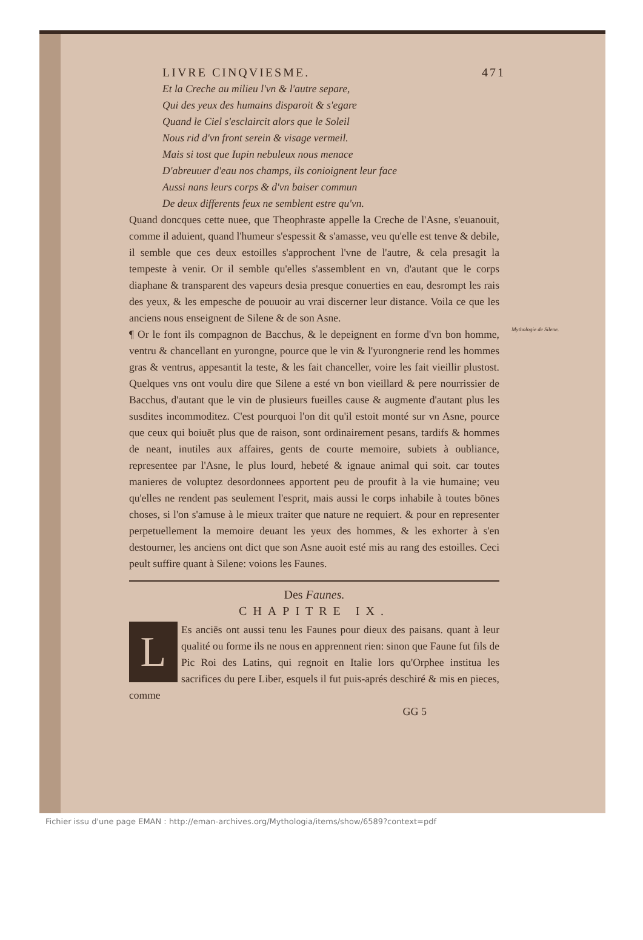LIVRE CINQVIESME. 471
Et la Creche au milieu l'vn & l'autre separe,
Qui des yeux des humains disparoit & s'egare
Quand le Ciel s'esclaircit alors que le Soleil
Nous rid d'vn front serein & visage vermeil.
Mais si tost que Iupin nebuleux nous menace
D'abreuuer d'eau nos champs, ils conioignent leur face
Aussi nans leurs corps & d'vn baiser commun
De deux differents feux ne semblent estre qu'vn.
Quand doncques cette nuee, que Theophraste appelle la Creche de l'Asne, s'euanouit, comme il aduient, quand l'humeur s'espessit & s'amasse, veu qu'elle est tenve & debile, il semble que ces deux estoilles s'approchent l'vne de l'autre, & cela presagit la tempeste à venir. Or il semble qu'elles s'assemblent en vn, d'autant que le corps diaphane & transparent des vapeurs desia presque conuerties en eau, desrompt les rais des yeux, & les empesche de pouuoir au vrai discerner leur distance. Voila ce que les anciens nous enseignent de Silene & de son Asne.
Mythologie de Silene. ¶ Or le font ils compagnon de Bacchus, & le depeignent en forme d'vn bon homme, ventru & chancellant en yurongne, pource que le vin & l'yurongnerie rend les hommes gras & ventrus, appesantit la teste, & les fait chanceller, voire les fait vieillir plustost. Quelques vns ont voulu dire que Silene a esté vn bon vieillard & pere nourrissier de Bacchus, d'autant que le vin de plusieurs fueilles cause & augmente d'autant plus les susdites incommoditez. C'est pourquoi l'on dit qu'il estoit monté sur vn Asne, pource que ceux qui boiuēt plus que de raison, sont ordinairement pesans, tardifs & hommes de neant, inutiles aux affaires, gents de courte memoire, subiets à oubliance, representee par l'Asne, le plus lourd, hebeté & ignaue animal qui soit. car toutes manieres de voluptez desordonnees apportent peu de proufit à la vie humaine; veu qu'elles ne rendent pas seulement l'esprit, mais aussi le corps inhabile à toutes bōnes choses, si l'on s'amuse à le mieux traiter que nature ne requiert. & pour en representer perpetuellement la memoire deuant les yeux des hommes, & les exhorter à s'en destourner, les anciens ont dict que son Asne auoit esté mis au rang des estoilles. Ceci peult suffire quant à Silene: voions les Faunes.
Des Faunes.
CHAPITRE IX.
LEs anciēs ont aussi tenu les Faunes pour dieux des paisans. quant à leur qualité ou forme ils ne nous en apprennent rien: sinon que Faune fut fils de Pic Roi des Latins, qui regnoit en Italie lors qu'Orphee institua les sacrifices du pere Liber, esquels il fut puis-aprés deschiré & mis en pieces, comme
GG 5
Fichier issu d'une page EMAN : http://eman-archives.org/Mythologia/items/show/6589?context=pdf